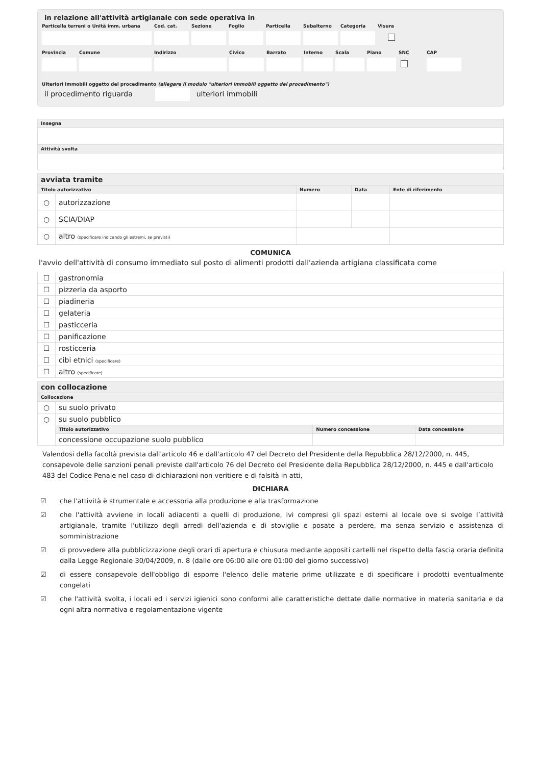in relazione all'attività artigianale con sede operativa in
Particella terreni o Unità imm. urbana
Cod. cat.
Sezione
Foglio
Particella
Subalterno
Categoria
Visura
Provincia
Comune
Indirizzo
Civico
Barrato
Interno
Scala
Piano
SNC
CAP
Ulteriori immobili oggetto del procedimento (allegare il modulo "ulteriori immobili oggetto del procedimento")
il procedimento riguarda ulteriori immobili
| Insegna |
| --- |
| Attività svolta |
| avviata tramite | | | | |
| Titolo autorizzativo | | Numero | Data | Ente di riferimento |
| ○ | autorizzazione | | | |
| ○ | SCIA/DIAP | | | |
| ○ | altro (specificare indicando gli estremi, se previsti) | | | |
COMUNICA
l'avvio dell'attività di consumo immediato sul posto di alimenti prodotti dall'azienda artigiana classificata come
| ☐ | gastronomia |
| ☐ | pizzeria da asporto |
| ☐ | piadineria |
| ☐ | gelateria |
| ☐ | pasticceria |
| ☐ | panificazione |
| ☐ | rosticceria |
| ☐ | cibi etnici (specificare) |
| ☐ | altro (specificare) |
| con collocazione | | | |
| Collocazione | | | |
| ○ | su suolo privato | | |
| ○ | su suolo pubblico | | |
| | Titolo autorizzativo | Numero concessione | Data concessione |
| | concessione occupazione suolo pubblico | | |
Valendosi della facoltà prevista dall'articolo 46 e dall'articolo 47 del Decreto del Presidente della Repubblica 28/12/2000, n. 445, consapevole delle sanzioni penali previste dall'articolo 76 del Decreto del Presidente della Repubblica 28/12/2000, n. 445 e dall'articolo 483 del Codice Penale nel caso di dichiarazioni non veritiere e di falsità in atti,
DICHIARA
☑ che l'attività è strumentale e accessoria alla produzione e alla trasformazione
☑ che l'attività avviene in locali adiacenti a quelli di produzione, ivi compresi gli spazi esterni al locale ove si svolge l’attività artigianale, tramite l'utilizzo degli arredi dell'azienda e di stoviglie e posate a perdere, ma senza servizio e assistenza di somministrazione
☑ di provvedere alla pubblicizzazione degli orari di apertura e chiusura mediante appositi cartelli nel rispetto della fascia oraria definita dalla Legge Regionale 30/04/2009, n. 8 (dalle ore 06:00 alle ore 01:00 del giorno successivo)
☑ di essere consapevole dell'obbligo di esporre l'elenco delle materie prime utilizzate e di specificare i prodotti eventualmente congelati
☑ che l'attività svolta, i locali ed i servizi igienici sono conformi alle caratteristiche dettate dalle normative in materia sanitaria e da ogni altra normativa e regolamentazione vigente